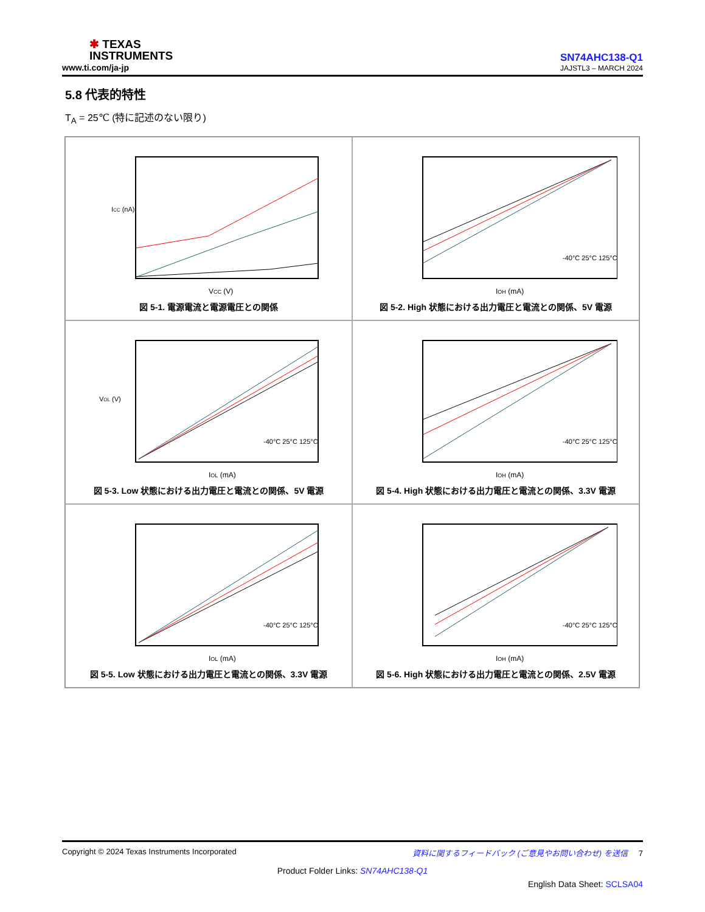✱ TEXAS
INSTRUMENTS
www.ti.com/ja-jp
SN74AHC138-Q1
JAJSTL3 – MARCH 2024
5.8 代表的特性
T<sub>A</sub> = 25℃ (特に記述のない限り)
VCC (V)
ICC (nA)
図 5-1. 電源電流と電源電圧との関係
IOH (mA)
-40°C 25°C 125°C
図 5-2. High 状態における出力電圧と電流との関係、5V 電源
IOL (mA)
VOL (V)
-40°C 25°C 125°C
図 5-3. Low 状態における出力電圧と電流との関係、5V 電源
IOH (mA)
-40°C 25°C 125°C
図 5-4. High 状態における出力電圧と電流との関係、3.3V 電源
IOL (mA)
-40°C 25°C 125°C
図 5-5. Low 状態における出力電圧と電流との関係、3.3V 電源
IOH (mA)
-40°C 25°C 125°C
図 5-6. High 状態における出力電圧と電流との関係、2.5V 電源
Copyright © 2024 Texas Instruments Incorporated 資料に関するフィードバック (ご意見やお問い合わせ) を送信 7
Product Folder Links: SN74AHC138-Q1
English Data Sheet: SCLSA04